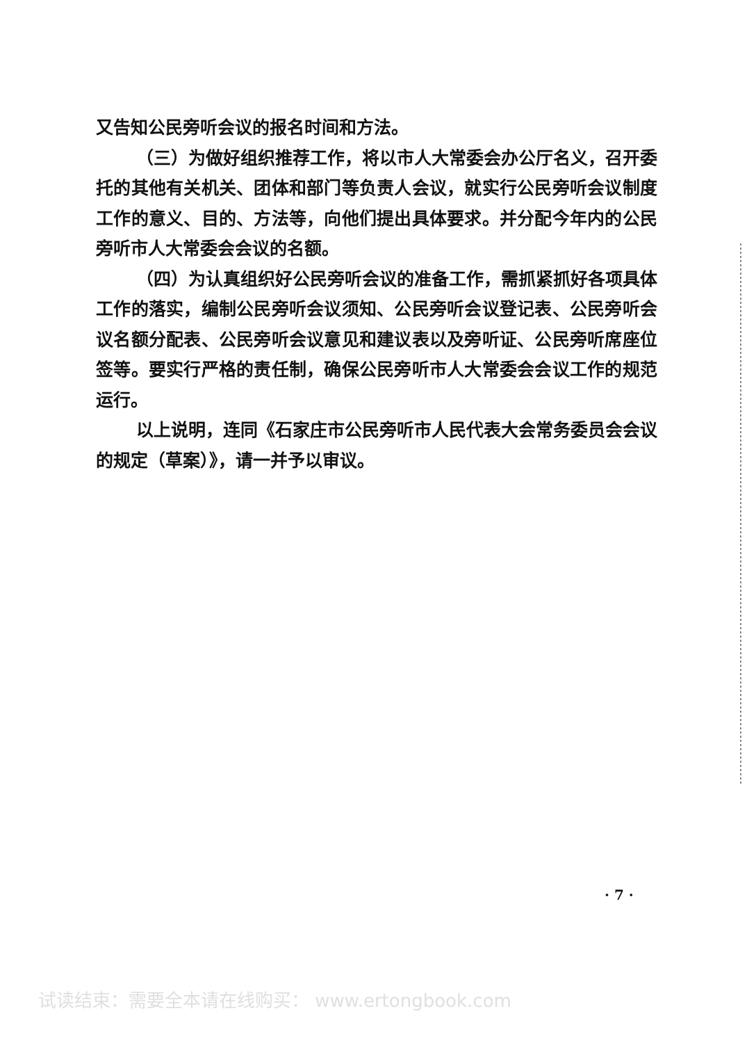又告知公民旁听会议的报名时间和方法。
（三）为做好组织推荐工作，将以市人大常委会办公厅名义，召开委托的其他有关机关、团体和部门等负责人会议，就实行公民旁听会议制度工作的意义、目的、方法等，向他们提出具体要求。并分配今年内的公民旁听市人大常委会会议的名额。
（四）为认真组织好公民旁听会议的准备工作，需抓紧抓好各项具体工作的落实，编制公民旁听会议须知、公民旁听会议登记表、公民旁听会议名额分配表、公民旁听会议意见和建议表以及旁听证、公民旁听席座位签等。要实行严格的责任制，确保公民旁听市人大常委会会议工作的规范运行。
以上说明，连同《石家庄市公民旁听市人民代表大会常务委员会会议的规定（草案）》，请一并予以审议。
· 7 ·
试读结束：需要全本请在线购买： www.ertongbook.com